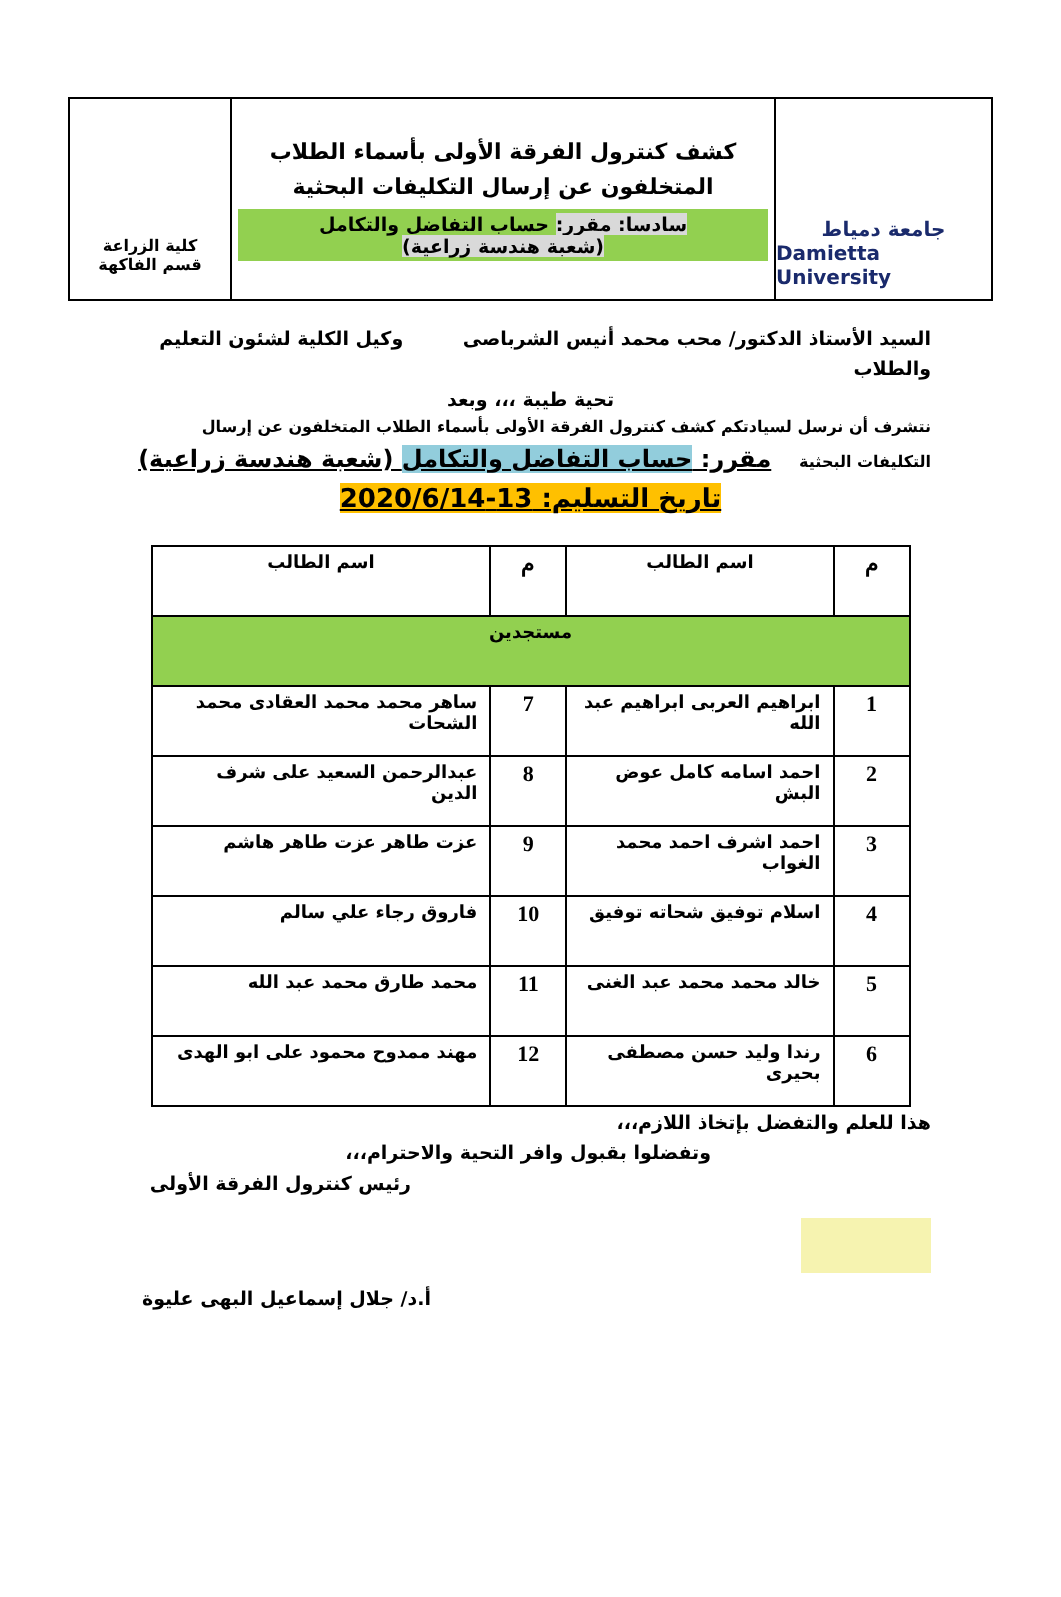جامعة دمياط
Damietta University
كشف كنترول الفرقة الأولى بأسماء الطلاب
المتخلفون عن إرسال التكليفات البحثية
سادسا: مقرر: حساب التفاضل والتكامل
(شعبة هندسة زراعية)
كلية الزراعة
قسم الفاكهة
السيد الأستاذ الدكتور/ محب محمد أنيس الشرباصى وكيل الكلية لشئون التعليم والطلاب
تحية طيبة ،،، وبعد
نتشرف أن نرسل لسيادتكم كشف كنترول الفرقة الأولى بأسماء الطلاب المتخلفون عن إرسال التكليفات البحثية مقرر: حساب التفاضل والتكامل (شعبة هندسة زراعية)
تاريخ التسليم: 13-2020/6/14
| م | اسم الطالب | م | اسم الطالب |
| --- | --- | --- | --- |
| مستجدين | | | |
| 1 | ابراهيم العربى ابراهيم عبد الله | 7 | ساهر محمد محمد العقادى محمد الشحات |
| 2 | احمد اسامه كامل عوض البش | 8 | عبدالرحمن السعيد على شرف الدين |
| 3 | احمد اشرف احمد محمد الغواب | 9 | عزت طاهر عزت طاهر هاشم |
| 4 | اسلام توفيق شحاته توفيق | 10 | فاروق رجاء علي سالم |
| 5 | خالد محمد محمد عبد الغنى | 11 | محمد طارق محمد عبد الله |
| 6 | رندا وليد حسن مصطفى بحيرى | 12 | مهند ممدوح محمود على ابو الهدى |
هذا للعلم والتفضل بإتخاذ اللازم،،،
وتفضلوا بقبول وافر التحية والاحترام،،،
رئيس كنترول الفرقة الأولى
أ.د/ جلال إسماعيل البهى عليوة